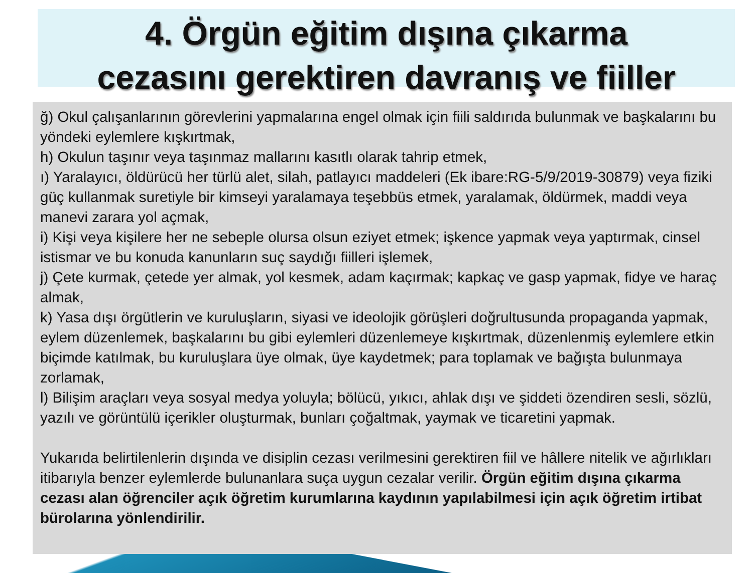4. Örgün eğitim dışına çıkarma
cezasını gerektiren davranış ve fiiller
ğ) Okul çalışanlarının görevlerini yapmalarına engel olmak için fiili saldırıda bulunmak ve başkalarını bu yöndeki eylemlere kışkırtmak,
h) Okulun taşınır veya taşınmaz mallarını kasıtlı olarak tahrip etmek,
ı) Yaralayıcı, öldürücü her türlü alet, silah, patlayıcı maddeleri (Ek ibare:RG-5/9/2019-30879) veya fiziki güç kullanmak suretiyle bir kimseyi yaralamaya teşebbüs etmek, yaralamak, öldürmek, maddi veya manevi zarara yol açmak,
i) Kişi veya kişilere her ne sebeple olursa olsun eziyet etmek; işkence yapmak veya yaptırmak, cinsel istismar ve bu konuda kanunların suç saydığı fiilleri işlemek,
j) Çete kurmak, çetede yer almak, yol kesmek, adam kaçırmak; kapkaç ve gasp yapmak, fidye ve haraç almak,
k) Yasa dışı örgütlerin ve kuruluşların, siyasi ve ideolojik görüşleri doğrultusunda propaganda yapmak, eylem düzenlemek, başkalarını bu gibi eylemleri düzenlemeye kışkırtmak, düzenlenmiş eylemlere etkin biçimde katılmak, bu kuruluşlara üye olmak, üye kaydetmek; para toplamak ve bağışta bulunmaya zorlamak,
l) Bilişim araçları veya sosyal medya yoluyla; bölücü, yıkıcı, ahlak dışı ve şiddeti özendiren sesli, sözlü, yazılı ve görüntülü içerikler oluşturmak, bunları çoğaltmak, yaymak ve ticaretini yapmak.
Yukarıda belirtilenlerin dışında ve disiplin cezası verilmesini gerektiren fiil ve hâllere nitelik ve ağırlıkları itibarıyla benzer eylemlerde bulunanlara suça uygun cezalar verilir. Örgün eğitim dışına çıkarma cezası alan öğrenciler açık öğretim kurumlarına kaydının yapılabilmesi için açık öğretim irtibat bürolarına yönlendirilir.